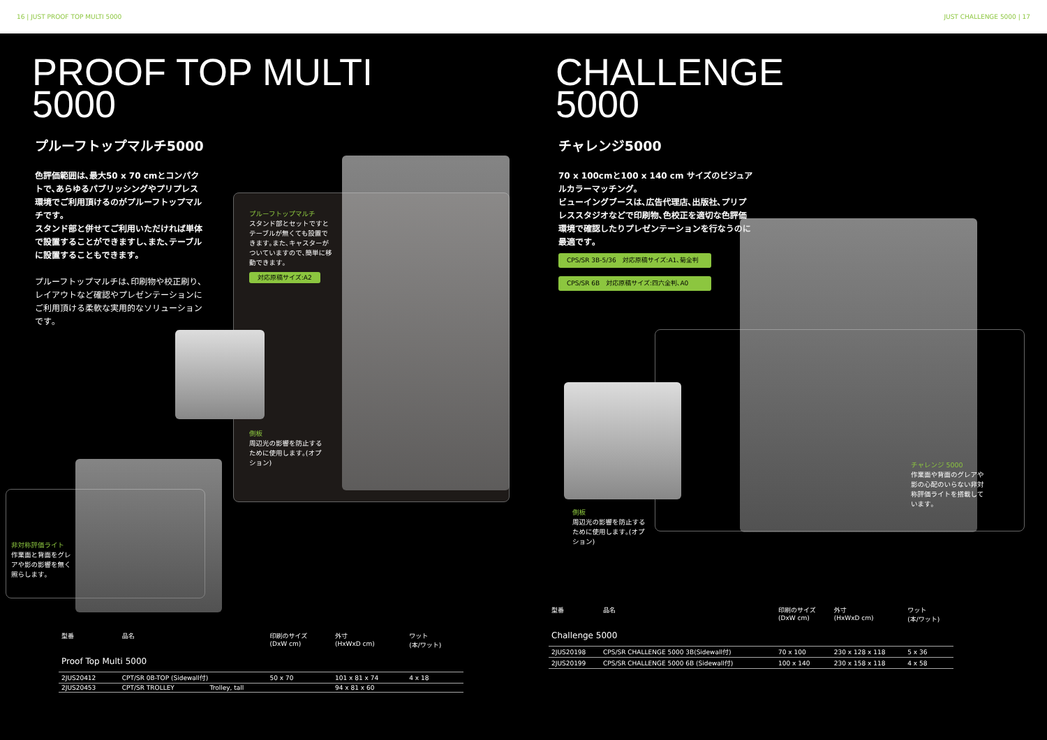16 | JUST PROOF TOP MULTI 5000 JUST CHALLENGE 5000 | 17
PROOF TOP MULTI
5000
プルーフトップマルチ5000
色評価範囲は､最大50 x 70 cmとコンパクトで､あらゆるパブリッシングやプリプレス環境でご利用頂けるのがプルーフトップマルチです｡
スタンド部と併せてご利用いただければ単体で設置することができますし､また､テーブルに設置することもできます｡
プルーフトップマルチは､印刷物や校正刷り､レイアウトなど確認やプレゼンテーションにご利用頂ける柔軟な実用的なソリューションです｡
プルーフトップマルチ
スタンド部とセットですとテーブルが無くても設置できます｡また､キャスターがついていますので､簡単に移動できます｡
対応原稿サイズ:A2
側板
周辺光の影響を防止するために使用します｡(オプション)
非対称評価ライト
作業面と背面をグレアや影の影響を無く照らします｡
| 型番 | 品名 | | 印刷のサイズ (DxW cm) | 外寸 (HxWxD cm) | ワット (本/ワット) |
| --- | --- | --- | --- | --- | --- |
| Proof Top Multi 5000 | | | | | |
| 2JUS20412 | CPT/SR 0B-TOP (Sidewall付) | | 50 x 70 | 101 x 81 x 74 | 4 x 18 |
| 2JUS20453 | CPT/SR TROLLEY | Trolley, tall | | 94 x 81 x 60 | |
CHALLENGE
5000
チャレンジ5000
70 x 100cmと100 x 140 cm サイズのビジュアルカラーマッチング｡
ビューイングブースは､広告代理店､出版社､プリプレススタジオなどで印刷物､色校正を適切な色評価環境で確認したりプレゼンテーションを行なうのに最適です｡
CPS/SR 3B-5/36　対応原稿サイズ:A1､菊全判
CPS/SR 6B　対応原稿サイズ:四六全判､A0
側板
周辺光の影響を防止するために使用します｡(オプション)
チャレンジ 5000
作業面や背面のグレアや影の心配のいらない非対称評価ライトを搭載しています｡
| 型番 | 品名 | 印刷のサイズ (DxW cm) | 外寸 (HxWxD cm) | ワット (本/ワット) |
| --- | --- | --- | --- | --- |
| Challenge 5000 | | | | |
| 2JUS20198 | CPS/SR CHALLENGE 5000 3B(Sidewall付) | 70 x 100 | 230 x 128 x 118 | 5 x 36 |
| 2JUS20199 | CPS/SR CHALLENGE 5000 6B (Sidewall付) | 100 x 140 | 230 x 158 x 118 | 4 x 58 |